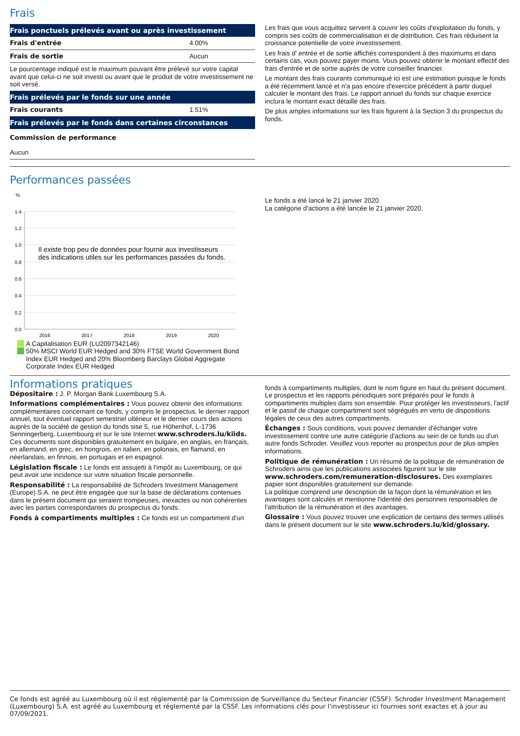Frais
| Frais ponctuels prélevés avant ou après investissement | |
| --- | --- |
| Frais d'entrée | 4.00% |
| Frais de sortie | Aucun |
| Le pourcentage indiqué est le maximum pouvant être prélevé sur votre capital avant que celui-ci ne soit investi ou avant que le produit de votre investissement ne soit versé. | |
| Frais prélevés par le fonds sur une année | |
| Frais courants | 1.51% |
| Frais prélevés par le fonds dans certaines circonstances | |
| Commission de performance | |
| Aucun | |
Les frais que vous acquittez servent à couvrir les coûts d'exploitation du fonds, y compris ses coûts de commercialisation et de distribution. Ces frais réduisent la croissance potentielle de votre investissement.
Les frais d' entrée et de sortie affichés correspondent à des maximums et dans certains cas, vous pouvez payer moins. Vous pouvez obtenir le montant effectif des frais d'entrée et de sortie auprès de votre conseiller financier.
Le montant des frais courants communiqué ici est une estimation puisque le fonds a été récemment lancé et n'a pas encore d'exercice précédent à partir duquel calculer le montant des frais. Le rapport annuel du fonds sur chaque exercice inclura le montant exact détaillé des frais.
De plus amples informations sur les frais figurent à la Section 3 du prospectus du fonds.
Performances passées
%
1.4
1.2
1.0
0.8
0.6
0.4
0.2
0.0
2016
2017
2018
2019
2020
Il existe trop peu de données pour fournir aux investisseurs
des indications utiles sur les performances passées du fonds.
A Capitalisation EUR (LU2097342146)
50% MSCI World EUR Hedged and 30% FTSE World Government Bond Index EUR Hedged and 20% Bloomberg Barclays Global Aggregate Corporate Index EUR Hedged
Le fonds a été lancé le 21 janvier 2020.
La catégorie d'actions a été lancée le 21 janvier 2020.
Informations pratiques
Dépositaire : J. P. Morgan Bank Luxembourg S.A.
Informations complémentaires : Vous pouvez obtenir des informations complémentaires concernant ce fonds, y compris le prospectus, le dernier rapport annuel, tout éventuel rapport semestriel ultérieur et le dernier cours des actions auprès de la société de gestion du fonds sise 5, rue Höhenhof, L-1736 Senningerberg, Luxembourg et sur le site Internet www.schroders.lu/kiids. Ces documents sont disponibles gratuitement en bulgare, en anglais, en français, en allemand, en grec, en hongrois, en italien, en polonais, en flamand, en néerlandais, en finnois, en portugais et en espagnol.
Législation fiscale : Le fonds est assujetti à l'impôt au Luxembourg, ce qui peut avoir une incidence sur votre situation fiscale personnelle.
Responsabilité : La responsabilité de Schroders Investment Management (Europe) S.A. ne peut être engagée que sur la base de déclarations contenues dans le présent document qui seraient trompeuses, inexactes ou non cohérentes avec les parties correspondantes du prospectus du fonds.
Fonds à compartiments multiples : Ce fonds est un compartiment d'un
fonds à compartiments multiples, dont le nom figure en haut du présent document. Le prospectus et les rapports périodiques sont préparés pour le fonds à compartiments multiples dans son ensemble. Pour protéger les investisseurs, l'actif et le passif de chaque compartiment sont ségrégués en vertu de dispositions légales de ceux des autres compartiments.
Échanges : Sous conditions, vous pouvez demander d'échanger votre investissement contre une autre catégorie d'actions au sein de ce fonds ou d'un autre fonds Schroder. Veuillez vous reporter au prospectus pour de plus amples informations.
Politique de rémunération : Un résumé de la politique de rémunération de Schroders ainsi que les publications associées figurent sur le site www.schroders.com/remuneration-disclosures. Des exemplaires papier sont disponibles gratuitement sur demande.
La politique comprend une description de la façon dont la rémunération et les avantages sont calculés et mentionne l'identité des personnes responsables de l'attribution de la rémunération et des avantages.
Glossaire : Vous pouvez trouver une explication de certains des termes utilisés dans le présent document sur le site www.schroders.lu/kid/glossary.
Ce fonds est agréé au Luxembourg où il est réglementé par la Commission de Surveillance du Secteur Financier (CSSF). Schroder Investment Management (Luxembourg) S.A. est agréé au Luxembourg et réglementé par la CSSF. Les informations clés pour l'investisseur ici fournies sont exactes et à jour au 07/09/2021.